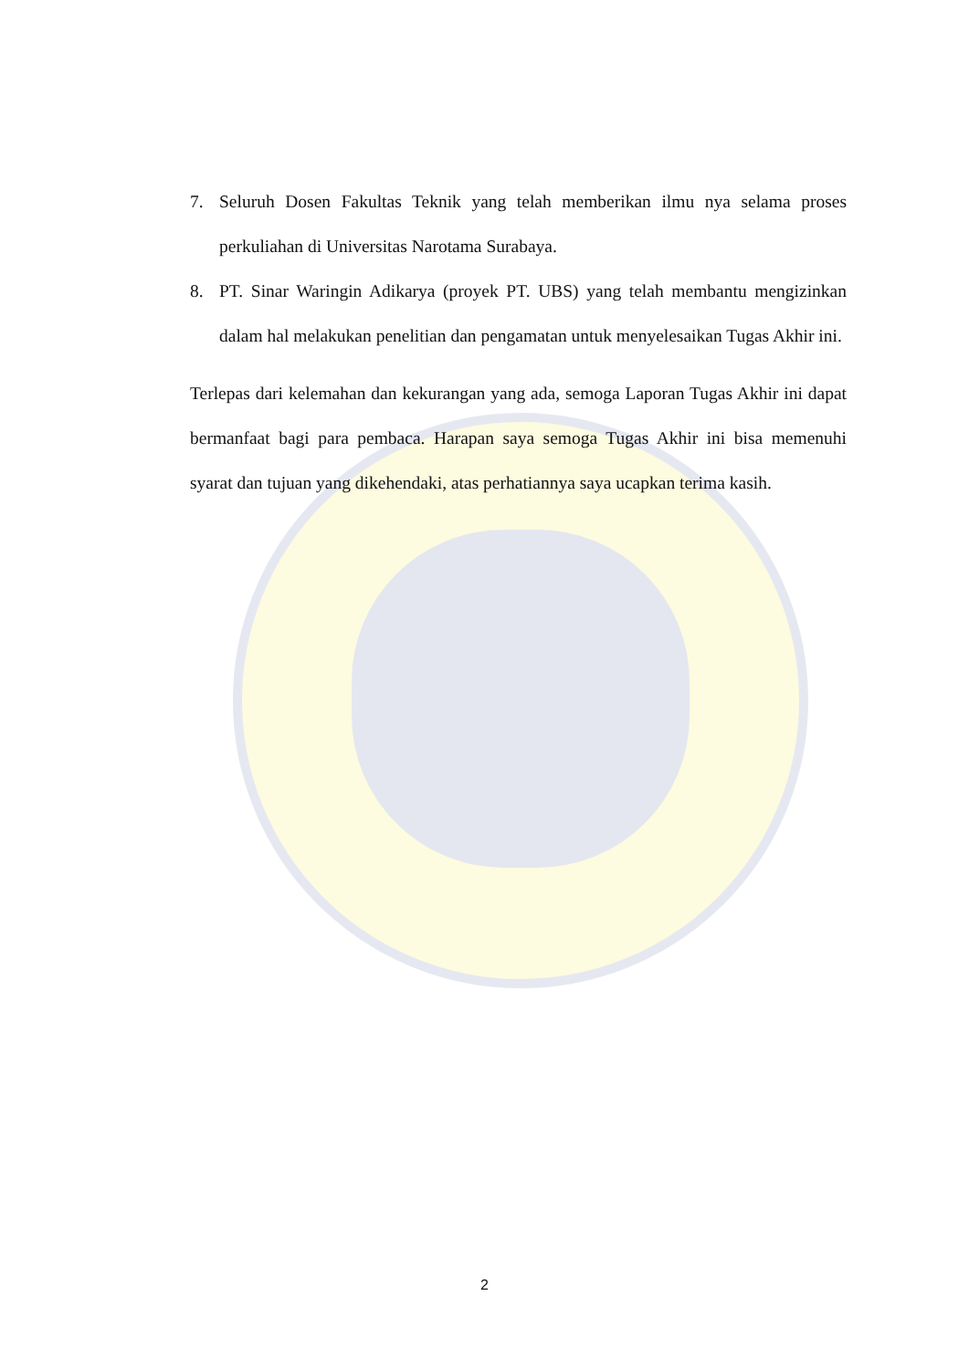7. Seluruh Dosen Fakultas Teknik yang telah memberikan ilmu nya selama proses perkuliahan di Universitas Narotama Surabaya.
8. PT. Sinar Waringin Adikarya (proyek PT. UBS) yang telah membantu mengizinkan dalam hal melakukan penelitian dan pengamatan untuk menyelesaikan Tugas Akhir ini.
Terlepas dari kelemahan dan kekurangan yang ada, semoga Laporan Tugas Akhir ini dapat bermanfaat bagi para pembaca. Harapan saya semoga Tugas Akhir ini bisa memenuhi syarat dan tujuan yang dikehendaki, atas perhatiannya saya ucapkan terima kasih.
2